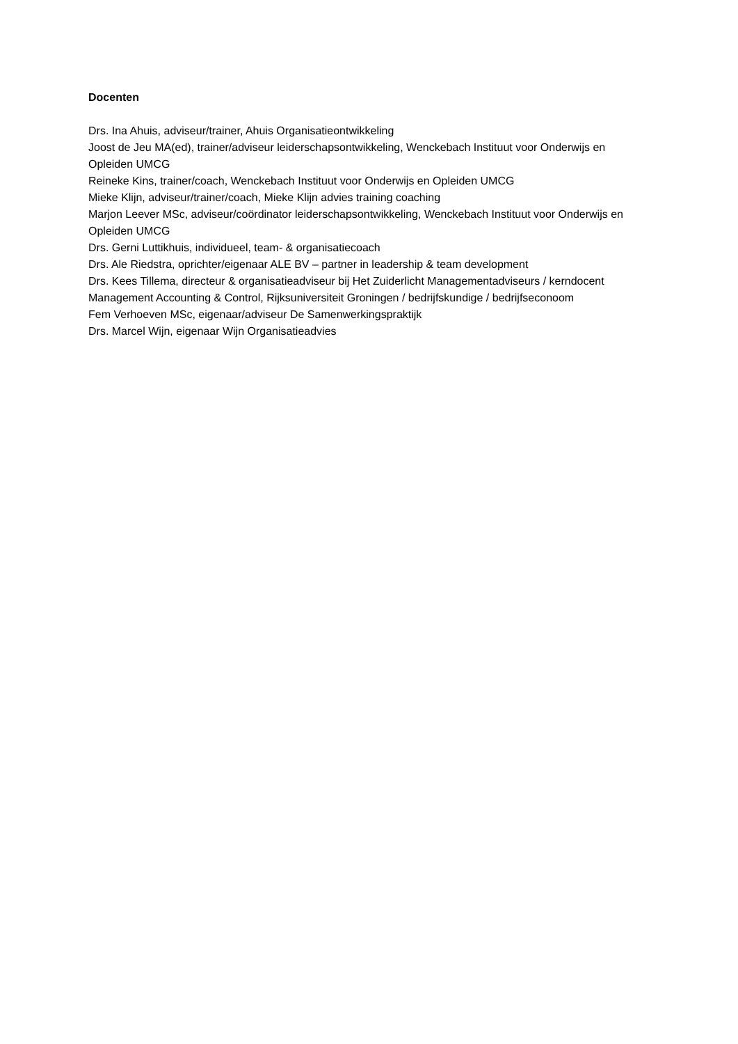Docenten
Drs. Ina Ahuis, adviseur/trainer, Ahuis Organisatieontwikkeling
Joost de Jeu MA(ed), trainer/adviseur leiderschapsontwikkeling, Wenckebach Instituut voor Onderwijs en Opleiden UMCG
Reineke Kins, trainer/coach, Wenckebach Instituut voor Onderwijs en Opleiden UMCG
Mieke Klijn, adviseur/trainer/coach, Mieke Klijn advies training coaching
Marjon Leever MSc, adviseur/coördinator leiderschapsontwikkeling, Wenckebach Instituut voor Onderwijs en Opleiden UMCG
Drs. Gerni Luttikhuis, individueel, team- & organisatiecoach
Drs. Ale Riedstra, oprichter/eigenaar ALE BV – partner in leadership & team development
Drs. Kees Tillema, directeur & organisatieadviseur bij Het Zuiderlicht Managementadviseurs / kerndocent Management Accounting & Control, Rijksuniversiteit Groningen / bedrijfskundige / bedrijfseconoom
Fem Verhoeven MSc, eigenaar/adviseur De Samenwerkingspraktijk
Drs. Marcel Wijn, eigenaar Wijn Organisatieadvies